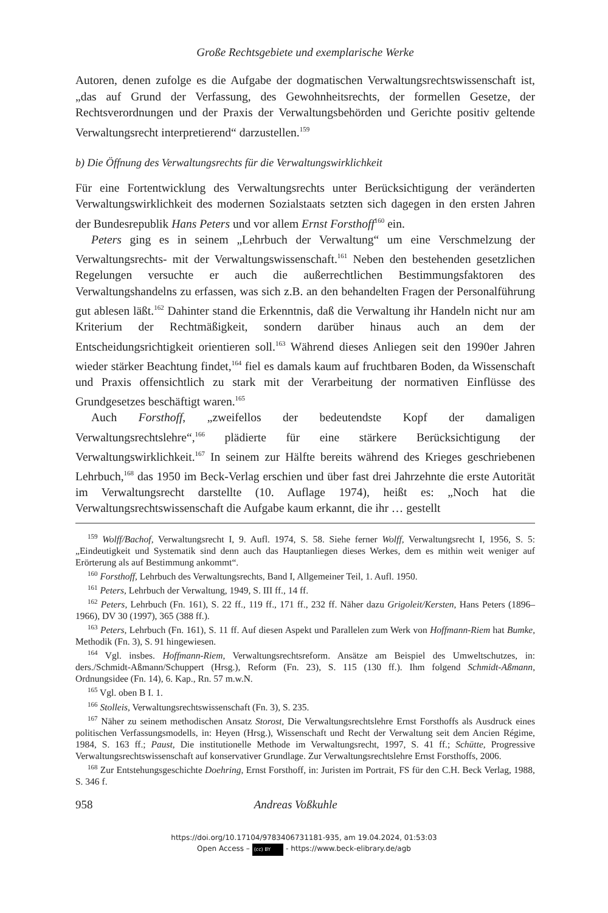Große Rechtsgebiete und exemplarische Werke
Autoren, denen zufolge es die Aufgabe der dogmatischen Verwaltungsrechtswissenschaft ist, „das auf Grund der Verfassung, des Gewohnheitsrechts, der formellen Gesetze, der Rechtsverordnungen und der Praxis der Verwaltungsbehörden und Gerichte positiv geltende Verwaltungsrecht interpretierend“ darzustellen.<sup>159</sup>
b) Die Öffnung des Verwaltungsrechts für die Verwaltungswirklichkeit
Für eine Fortentwicklung des Verwaltungsrechts unter Berücksichtigung der veränderten Verwaltungswirklichkeit des modernen Sozialstaats setzten sich dagegen in den ersten Jahren der Bundesrepublik Hans Peters und vor allem Ernst Forsthoff<sup>160</sup> ein.
Peters ging es in seinem „Lehrbuch der Verwaltung“ um eine Verschmelzung der Verwaltungsrechts- mit der Verwaltungswissenschaft.<sup>161</sup> Neben den bestehenden gesetzlichen Regelungen versuchte er auch die außerrechtlichen Bestimmungsfaktoren des Verwaltungshandelns zu erfassen, was sich z.B. an den behandelten Fragen der Personalführung gut ablesen läßt.<sup>162</sup> Dahinter stand die Erkenntnis, daß die Verwaltung ihr Handeln nicht nur am Kriterium der Rechtmäßigkeit, sondern darüber hinaus auch an dem der Entscheidungsrichtigkeit orientieren soll.<sup>163</sup> Während dieses Anliegen seit den 1990er Jahren wieder stärker Beachtung findet,<sup>164</sup> fiel es damals kaum auf fruchtbaren Boden, da Wissenschaft und Praxis offensichtlich zu stark mit der Verarbeitung der normativen Einflüsse des Grundgesetzes beschäftigt waren.<sup>165</sup>
Auch Forsthoff, „zweifellos der bedeutendste Kopf der damaligen Verwaltungsrechtslehre“,<sup>166</sup> plädierte für eine stärkere Berücksichtigung der Verwaltungswirklichkeit.<sup>167</sup> In seinem zur Hälfte bereits während des Krieges geschriebenen Lehrbuch,<sup>168</sup> das 1950 im Beck-Verlag erschien und über fast drei Jahrzehnte die erste Autorität im Verwaltungsrecht darstellte (10. Auflage 1974), heißt es: „Noch hat die Verwaltungsrechtswissenschaft die Aufgabe kaum erkannt, die ihr … gestellt
<sup>159</sup> Wolff/Bachof, Verwaltungsrecht I, 9. Aufl. 1974, S. 58. Siehe ferner Wolff, Verwaltungsrecht I, 1956, S. 5: „Eindeutigkeit und Systematik sind denn auch das Hauptanliegen dieses Werkes, dem es mithin weit weniger auf Erörterung als auf Bestimmung ankommt“.
<sup>160</sup> Forsthoff, Lehrbuch des Verwaltungsrechts, Band I, Allgemeiner Teil, 1. Aufl. 1950.
<sup>161</sup> Peters, Lehrbuch der Verwaltung, 1949, S. III ff., 14 ff.
<sup>162</sup> Peters, Lehrbuch (Fn. 161), S. 22 ff., 119 ff., 171 ff., 232 ff. Näher dazu Grigoleit/Kersten, Hans Peters (1896–1966), DV 30 (1997), 365 (388 ff.).
<sup>163</sup> Peters, Lehrbuch (Fn. 161), S. 11 ff. Auf diesen Aspekt und Parallelen zum Werk von Hoffmann-Riem hat Bumke, Methodik (Fn. 3), S. 91 hingewiesen.
<sup>164</sup> Vgl. insbes. Hoffmann-Riem, Verwaltungsrechtsreform. Ansätze am Beispiel des Umweltschutzes, in: ders./Schmidt-Aßmann/Schuppert (Hrsg.), Reform (Fn. 23), S. 115 (130 ff.). Ihm folgend Schmidt-Aßmann, Ordnungsidee (Fn. 14), 6. Kap., Rn. 57 m.w.N.
<sup>165</sup> Vgl. oben B I. 1.
<sup>166</sup> Stolleis, Verwaltungsrechtswissenschaft (Fn. 3), S. 235.
<sup>167</sup> Näher zu seinem methodischen Ansatz Storost, Die Verwaltungsrechtslehre Ernst Forsthoffs als Ausdruck eines politischen Verfassungsmodells, in: Heyen (Hrsg.), Wissenschaft und Recht der Verwaltung seit dem Ancien Régime, 1984, S. 163 ff.; Paust, Die institutionelle Methode im Verwaltungsrecht, 1997, S. 41 ff.; Schütte, Progressive Verwaltungsrechtswissenschaft auf konservativer Grundlage. Zur Verwaltungsrechtslehre Ernst Forsthoffs, 2006.
<sup>168</sup> Zur Entstehungsgeschichte Doehring, Ernst Forsthoff, in: Juristen im Portrait, FS für den C.H. Beck Verlag, 1988, S. 346 f.
958 Andreas Voßkuhle
https://doi.org/10.17104/9783406731181-935, am 19.04.2024, 01:53:03
Open Access – (cc) BY - https://www.beck-elibrary.de/agb